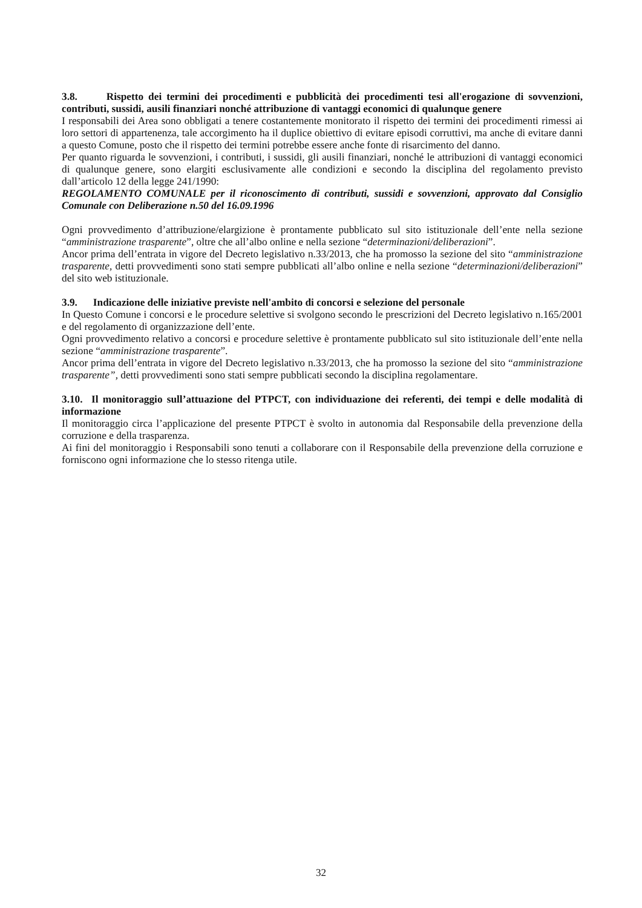3.8. Rispetto dei termini dei procedimenti e pubblicità dei procedimenti tesi all'erogazione di sovvenzioni, contributi, sussidi, ausili finanziari nonché attribuzione di vantaggi economici di qualunque genere
I responsabili dei Area sono obbligati a tenere costantemente monitorato il rispetto dei termini dei procedimenti rimessi ai loro settori di appartenenza, tale accorgimento ha il duplice obiettivo di evitare episodi corruttivi, ma anche di evitare danni a questo Comune, posto che il rispetto dei termini potrebbe essere anche fonte di risarcimento del danno.
Per quanto riguarda le sovvenzioni, i contributi, i sussidi, gli ausili finanziari, nonché le attribuzioni di vantaggi economici di qualunque genere, sono elargiti esclusivamente alle condizioni e secondo la disciplina del regolamento previsto dall’articolo 12 della legge 241/1990:
REGOLAMENTO COMUNALE per il riconoscimento di contributi, sussidi e sovvenzioni, approvato dal Consiglio Comunale con Deliberazione n.50 del 16.09.1996
Ogni provvedimento d’attribuzione/elargizione è prontamente pubblicato sul sito istituzionale dell’ente nella sezione “amministrazione trasparente”, oltre che all’albo online e nella sezione “determinazioni/deliberazioni”.
Ancor prima dell’entrata in vigore del Decreto legislativo n.33/2013, che ha promosso la sezione del sito “amministrazione trasparente, detti provvedimenti sono stati sempre pubblicati all’albo online e nella sezione “determinazioni/deliberazioni” del sito web istituzionale.
3.9. Indicazione delle iniziative previste nell'ambito di concorsi e selezione del personale
In Questo Comune i concorsi e le procedure selettive si svolgono secondo le prescrizioni del Decreto legislativo n.165/2001 e del regolamento di organizzazione dell’ente.
Ogni provvedimento relativo a concorsi e procedure selettive è prontamente pubblicato sul sito istituzionale dell’ente nella sezione “amministrazione trasparente”.
Ancor prima dell’entrata in vigore del Decreto legislativo n.33/2013, che ha promosso la sezione del sito “amministrazione trasparente”, detti provvedimenti sono stati sempre pubblicati secondo la disciplina regolamentare.
3.10. Il monitoraggio sull’attuazione del PTPCT, con individuazione dei referenti, dei tempi e delle modalità di informazione
Il monitoraggio circa l’applicazione del presente PTPCT è svolto in autonomia dal Responsabile della prevenzione della corruzione e della trasparenza.
Ai fini del monitoraggio i Responsabili sono tenuti a collaborare con il Responsabile della prevenzione della corruzione e forniscono ogni informazione che lo stesso ritenga utile.
32